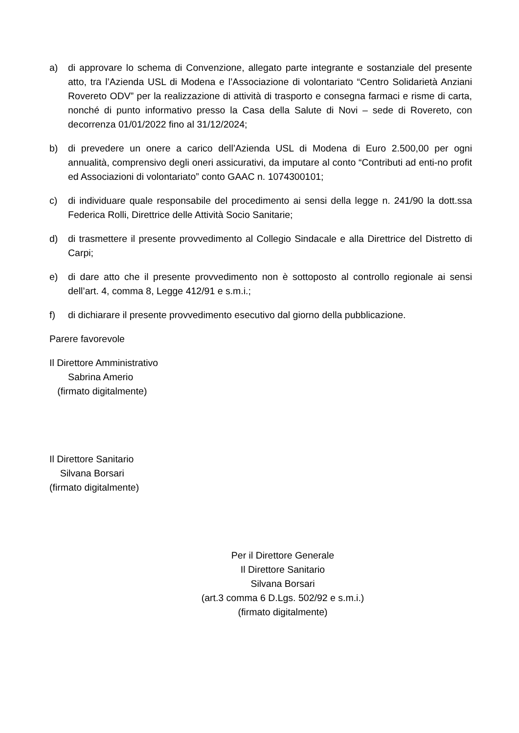a) di approvare lo schema di Convenzione, allegato parte integrante e sostanziale del presente atto, tra l’Azienda USL di Modena e l’Associazione di volontariato “Centro Solidarietà Anziani Rovereto ODV” per la realizzazione di attività di trasporto e consegna farmaci e risme di carta, nonché di punto informativo presso la Casa della Salute di Novi – sede di Rovereto, con decorrenza 01/01/2022 fino al 31/12/2024;
b) di prevedere un onere a carico dell’Azienda USL di Modena di Euro 2.500,00 per ogni annualità, comprensivo degli oneri assicurativi, da imputare al conto “Contributi ad enti-no profit ed Associazioni di volontariato” conto GAAC n. 1074300101;
c) di individuare quale responsabile del procedimento ai sensi della legge n. 241/90 la dott.ssa Federica Rolli, Direttrice delle Attività Socio Sanitarie;
d) di trasmettere il presente provvedimento al Collegio Sindacale e alla Direttrice del Distretto di Carpi;
e) di dare atto che il presente provvedimento non è sottoposto al controllo regionale ai sensi dell’art. 4, comma 8, Legge 412/91 e s.m.i.;
f) di dichiarare il presente provvedimento esecutivo dal giorno della pubblicazione.
Parere favorevole
Il Direttore Amministrativo
Sabrina Amerio
(firmato digitalmente)
Il Direttore Sanitario
Silvana Borsari
(firmato digitalmente)
Per il Direttore Generale
Il Direttore Sanitario
Silvana Borsari
(art.3 comma 6 D.Lgs. 502/92 e s.m.i.)
(firmato digitalmente)